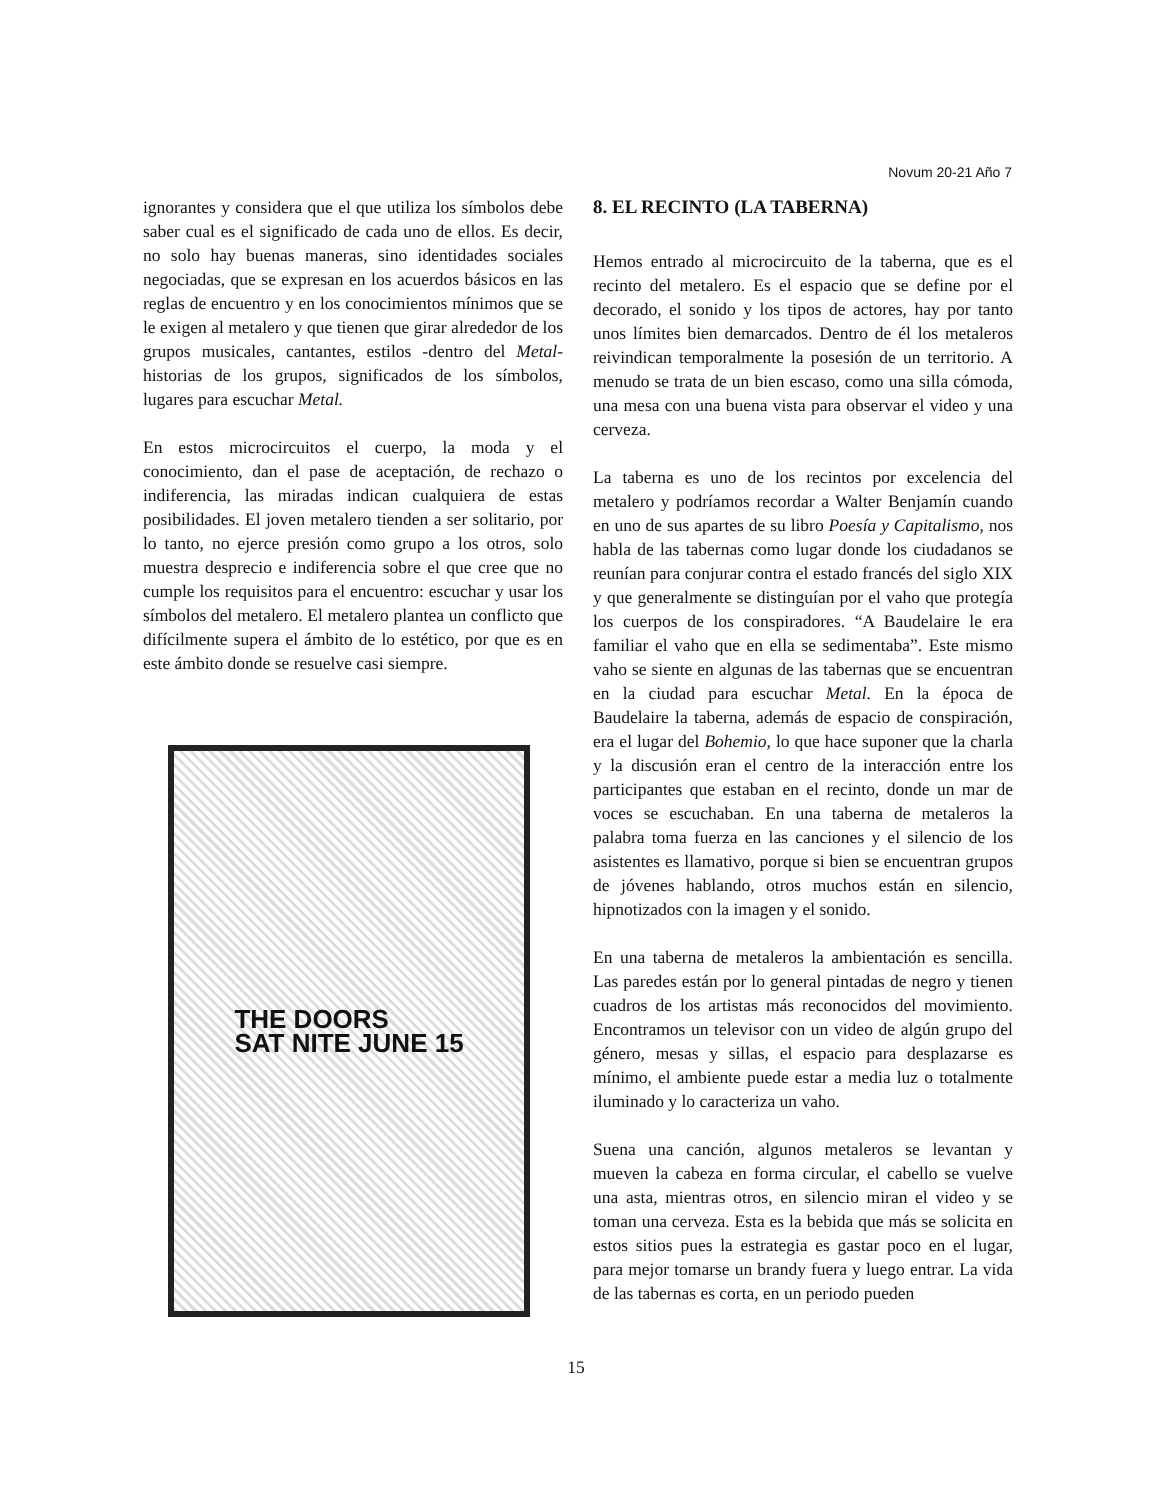Novum 20-21 Año 7
ignorantes y considera que el que utiliza los símbolos debe saber cual es el significado de cada uno de ellos. Es decir, no solo hay buenas maneras, sino identidades sociales negociadas, que se expresan en los acuerdos básicos en las reglas de encuentro y en los conocimientos mínimos que se le exigen al metalero y que tienen que girar alrededor de los grupos musicales, cantantes, estilos -dentro del Metal- historias de los grupos, significados de los símbolos, lugares para escuchar Metal.
En estos microcircuitos el cuerpo, la moda y el conocimiento, dan el pase de aceptación, de rechazo o indiferencia, las miradas indican cualquiera de estas posibilidades. El joven metalero tienden a ser solitario, por lo tanto, no ejerce presión como grupo a los otros, solo muestra desprecio e indiferencia sobre el que cree que no cumple los requisitos para el encuentro: escuchar y usar los símbolos del metalero. El metalero plantea un conflicto que difícilmente supera el ámbito de lo estético, por que es en este ámbito donde se resuelve casi siempre.
THE DOORS
SAT NITE JUNE 15
8. EL RECINTO (LA TABERNA)
Hemos entrado al microcircuito de la taberna, que es el recinto del metalero. Es el espacio que se define por el decorado, el sonido y los tipos de actores, hay por tanto unos límites bien demarcados. Dentro de él los metaleros reivindican temporalmente la posesión de un territorio. A menudo se trata de un bien escaso, como una silla cómoda, una mesa con una buena vista para observar el video y una cerveza.
La taberna es uno de los recintos por excelencia del metalero y podríamos recordar a Walter Benjamín cuando en uno de sus apartes de su libro Poesía y Capitalismo, nos habla de las tabernas como lugar donde los ciudadanos se reunían para conjurar contra el estado francés del siglo XIX y que generalmente se distinguían por el vaho que protegía los cuerpos de los conspiradores. “A Baudelaire le era familiar el vaho que en ella se sedimentaba”. Este mismo vaho se siente en algunas de las tabernas que se encuentran en la ciudad para escuchar Metal. En la época de Baudelaire la taberna, además de espacio de conspiración, era el lugar del Bohemio, lo que hace suponer que la charla y la discusión eran el centro de la interacción entre los participantes que estaban en el recinto, donde un mar de voces se escuchaban. En una taberna de metaleros la palabra toma fuerza en las canciones y el silencio de los asistentes es llamativo, porque si bien se encuentran grupos de jóvenes hablando, otros muchos están en silencio, hipnotizados con la imagen y el sonido.
En una taberna de metaleros la ambientación es sencilla. Las paredes están por lo general pintadas de negro y tienen cuadros de los artistas más reconocidos del movimiento. Encontramos un televisor con un video de algún grupo del género, mesas y sillas, el espacio para desplazarse es mínimo, el ambiente puede estar a media luz o totalmente iluminado y lo caracteriza un vaho.
Suena una canción, algunos metaleros se levantan y mueven la cabeza en forma circular, el cabello se vuelve una asta, mientras otros, en silencio miran el video y se toman una cerveza. Esta es la bebida que más se solicita en estos sitios pues la estrategia es gastar poco en el lugar, para mejor tomarse un brandy fuera y luego entrar. La vida de las tabernas es corta, en un periodo pueden
15